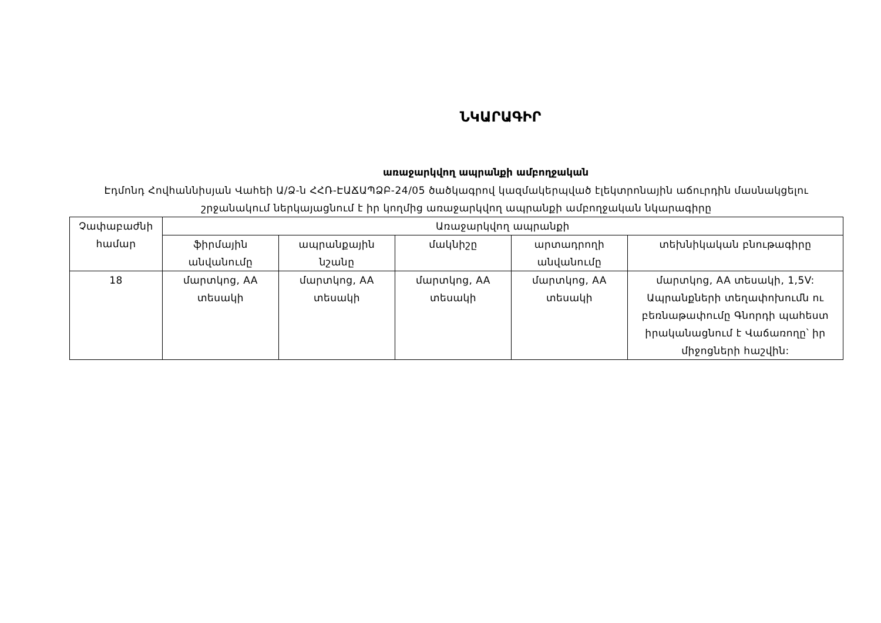ՆԿԱՐԱԳԻՐ
առաջարկվող ապրանքի ամբողջական
Էդմոնդ Հովհաննիսյան Վահեի Ա/Ձ-ն ՀՀՌ-ԷԱՃԱՊՁԲ-24/05 ծածկագրով կազմակերպված էլեկտրոնային աճուրդին մասնակցելու շրջանակում ներկայացնում է իր կողմից առաջարկվող ապրանքի ամբողջական նկարագիրը
| Չափաբաժնի համար | Առաջարկվող ապրանքի | | | | |
| --- | --- | --- | --- | --- | --- |
| | ֆիրմային անվանումը | ապրանքային նշանը | մակնիշը | արտադրողի անվանումը | տեխնիկական բնութագիրը |
| 18 | մարտկոց, AA տեսակի | մարտկոց, AA տեսակի | մարտկոց, AA տեսակի | մարտկոց, AA տեսակի | մարտկոց, AA տեսակի, 1,5V: Ապրանքների տեղափոխումն ու բեռնաթափումը Գնորդի պահեստ իրականացնում է Վաճառողը՝ իր միջոցների հաշվին: |